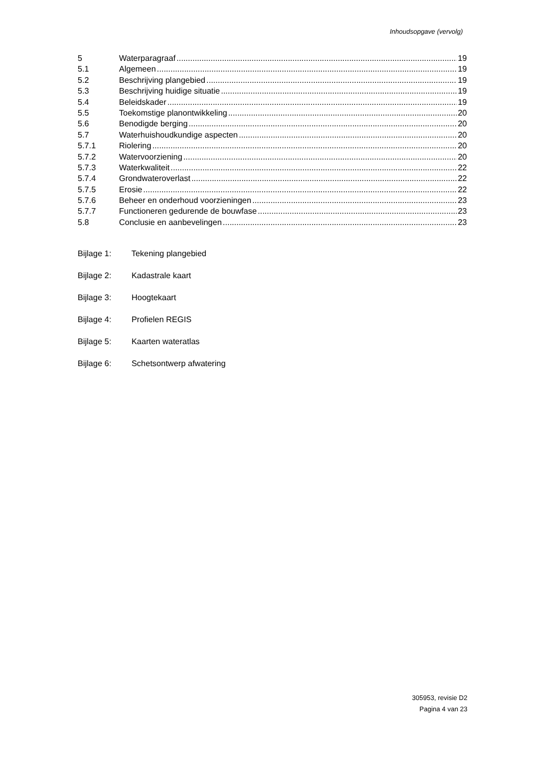Inhoudsopgave (vervolg)
5 Waterparagraaf 19
5.1 Algemeen 19
5.2 Beschrijving plangebied 19
5.3 Beschrijving huidige situatie 19
5.4 Beleidskader 19
5.5 Toekomstige planontwikkeling 20
5.6 Benodigde berging 20
5.7 Waterhuishoudkundige aspecten 20
5.7.1 Riolering 20
5.7.2 Watervoorziening 20
5.7.3 Waterkwaliteit 22
5.7.4 Grondwateroverlast 22
5.7.5 Erosie 22
5.7.6 Beheer en onderhoud voorzieningen 23
5.7.7 Functioneren gedurende de bouwfase 23
5.8 Conclusie en aanbevelingen 23
Bijlage 1: Tekening plangebied
Bijlage 2: Kadastrale kaart
Bijlage 3: Hoogtekaart
Bijlage 4: Profielen REGIS
Bijlage 5: Kaarten wateratlas
Bijlage 6: Schetsontwerp afwatering
305953, revisie D2
Pagina 4 van 23